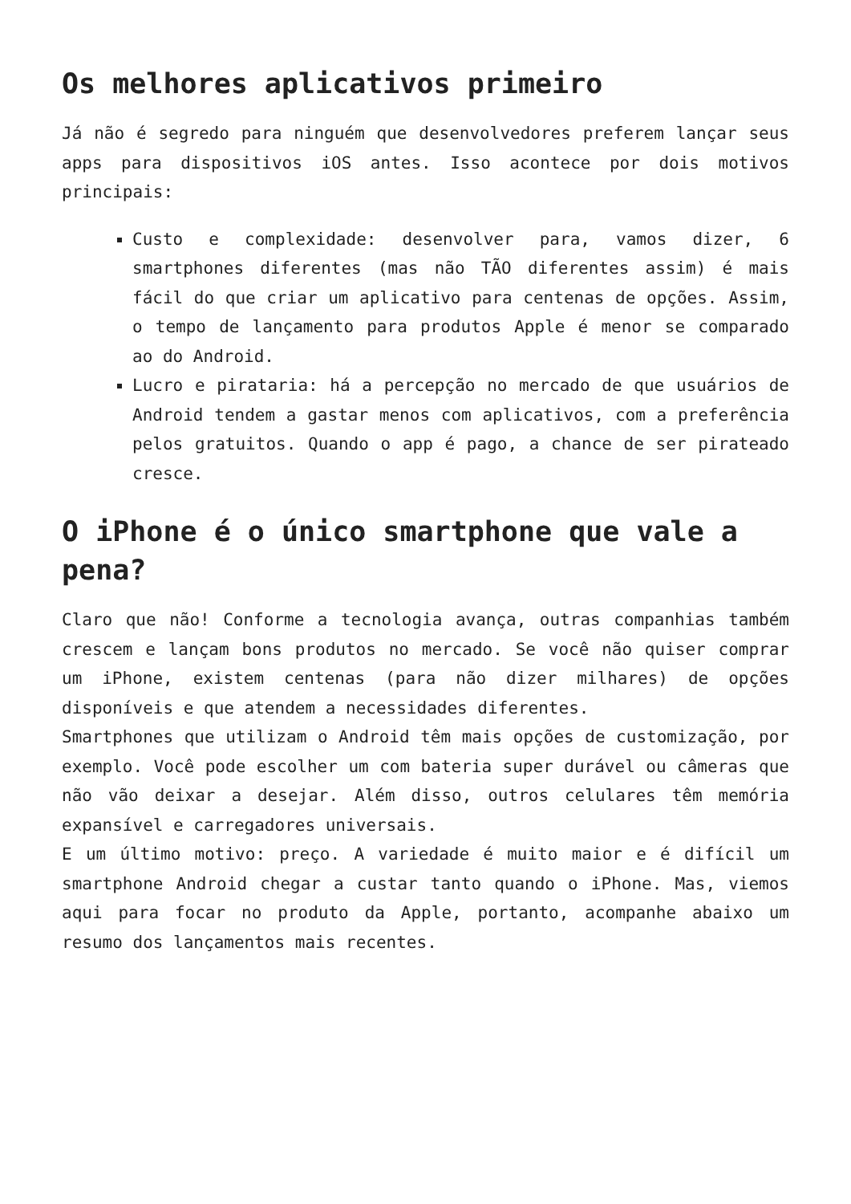Os melhores aplicativos primeiro
Já não é segredo para ninguém que desenvolvedores preferem lançar seus apps para dispositivos iOS antes. Isso acontece por dois motivos principais:
Custo e complexidade: desenvolver para, vamos dizer, 6 smartphones diferentes (mas não TÃO diferentes assim) é mais fácil do que criar um aplicativo para centenas de opções. Assim, o tempo de lançamento para produtos Apple é menor se comparado ao do Android.
Lucro e pirataria: há a percepção no mercado de que usuários de Android tendem a gastar menos com aplicativos, com a preferência pelos gratuitos. Quando o app é pago, a chance de ser pirateado cresce.
O iPhone é o único smartphone que vale a pena?
Claro que não! Conforme a tecnologia avança, outras companhias também crescem e lançam bons produtos no mercado. Se você não quiser comprar um iPhone, existem centenas (para não dizer milhares) de opções disponíveis e que atendem a necessidades diferentes.
Smartphones que utilizam o Android têm mais opções de customização, por exemplo. Você pode escolher um com bateria super durável ou câmeras que não vão deixar a desejar. Além disso, outros celulares têm memória expansível e carregadores universais.
E um último motivo: preço. A variedade é muito maior e é difícil um smartphone Android chegar a custar tanto quando o iPhone. Mas, viemos aqui para focar no produto da Apple, portanto, acompanhe abaixo um resumo dos lançamentos mais recentes.